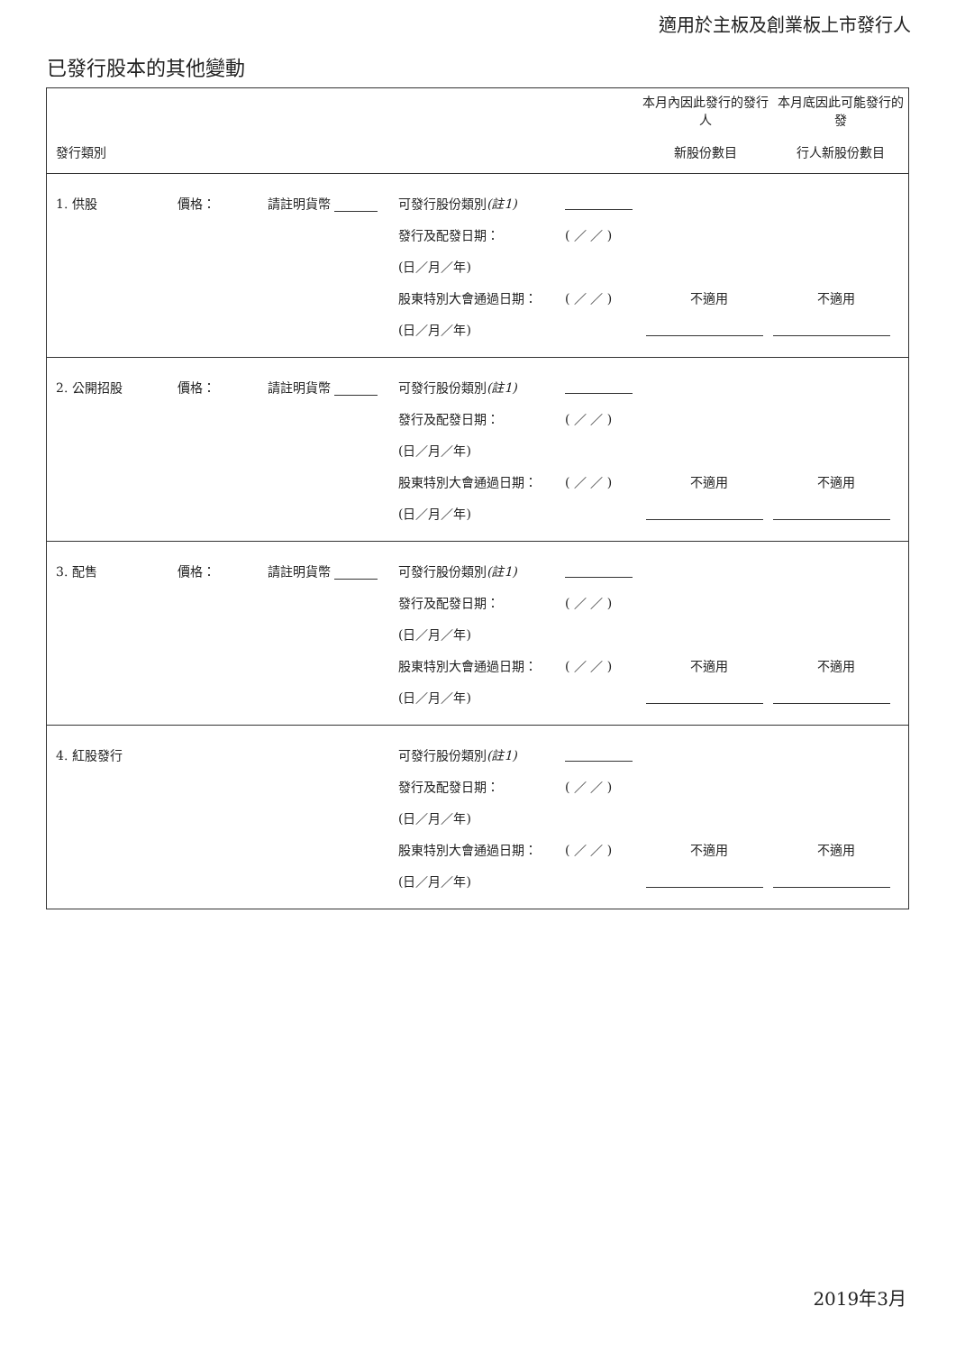適用於主板及創業板上市發行人
已發行股本的其他變動
| 發行類別 | 本月內因此發行的發行人 新股份數目 | 本月底因此可能發行的發 行人新股份數目 |
| --- | --- | --- |
| / 1. 供股 / 價格： / 請註明貨幣 / 可發行股份類別 (註1) / / / / / / / / 發行及配發日期： / ( ／ ／ ) / / / / / / / (日／月／年) / / / / / / / / 股東特別大會通過日期： / ( ／ ／ ) / 不適用 / 不適用 / / / / / (日／月／年) / / / / |
| / 2. 公開招股 / 價格： / 請註明貨幣 / 可發行股份類別 (註1) / / / / / / / / 發行及配發日期： / ( ／ ／ ) / / / / / / / (日／月／年) / / / / / / / / 股東特別大會通過日期： / ( ／ ／ ) / 不適用 / 不適用 / / / / / (日／月／年) / / / / |
| / 3. 配售 / 價格： / 請註明貨幣 / 可發行股份類別 (註1) / / / / / / / / 發行及配發日期： / ( ／ ／ ) / / / / / / / (日／月／年) / / / / / / / / 股東特別大會通過日期： / ( ／ ／ ) / 不適用 / 不適用 / / / / / (日／月／年) / / / / |
| / 4. 紅股發行 / / / 可發行股份類別 (註1) / / / / / / / / 發行及配發日期： / ( ／ ／ ) / / / / / / / (日／月／年) / / / / / / / / 股東特別大會通過日期： / ( ／ ／ ) / 不適用 / 不適用 / / / / / (日／月／年) / / / / |
2019年3月